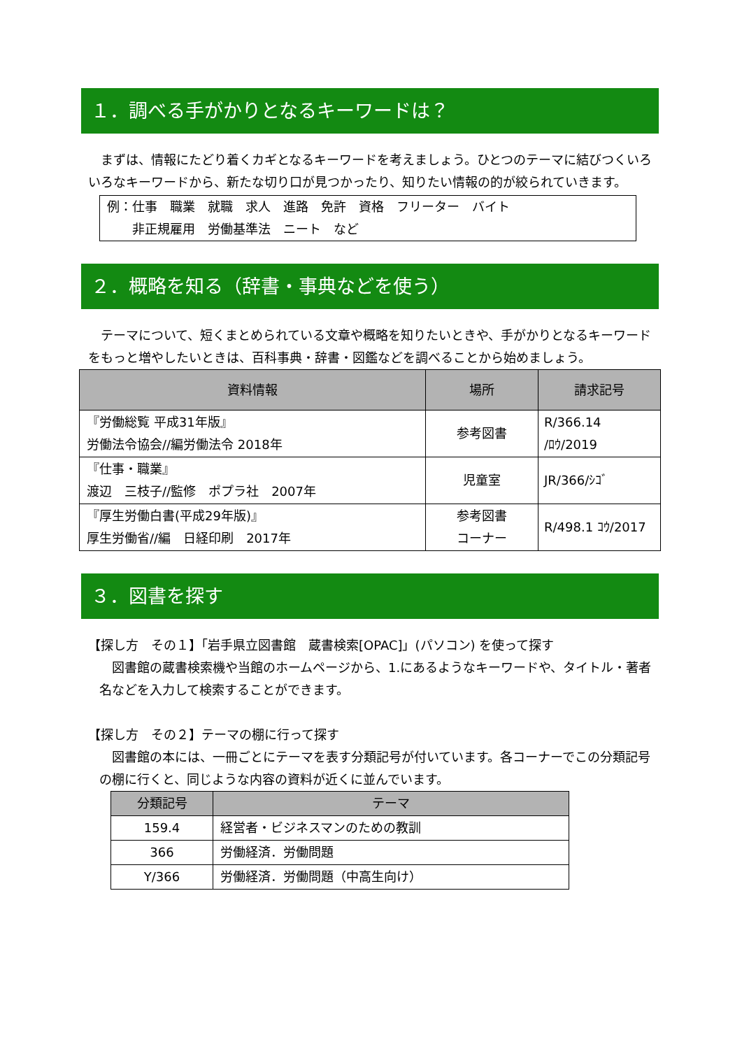１．調べる手がかりとなるキーワードは？
　まずは、情報にたどり着くカギとなるキーワードを考えましょう。ひとつのテーマに結びつくいろいろなキーワードから、新たな切り口が見つかったり、知りたい情報の的が絞られていきます。
例：仕事　職業　就職　求人　進路　免許　資格　フリーター　バイト
　　非正規雇用　労働基準法　ニート　など
２．概略を知る（辞書・事典などを使う）
　テーマについて、短くまとめられている文章や概略を知りたいときや、手がかりとなるキーワードをもっと増やしたいときは、百科事典・辞書・図鑑などを調べることから始めましょう。
| 資料情報 | 場所 | 請求記号 |
| --- | --- | --- |
| 『労働総覧 平成31年版』 労働法令協会//編労働法令 2018年 | 参考図書 | R/366.14 /ﾛｳ/2019 |
| 『仕事・職業』 渡辺 三枝子//監修 ポプラ社 2007年 | 児童室 | JR/366/ｼｺﾞ |
| 『厚生労働白書(平成29年版)』 厚生労働省//編 日経印刷 2017年 | 参考図書 コーナー | R/498.1 ｺｳ/2017 |
３．図書を探す
【探し方　その１】「岩手県立図書館　蔵書検索[OPAC]」(パソコン) を使って探す
　図書館の蔵書検索機や当館のホームページから、1.にあるようなキーワードや、タイトル・著者名などを入力して検索することができます。
【探し方　その２】テーマの棚に行って探す
　図書館の本には、一冊ごとにテーマを表す分類記号が付いています。各コーナーでこの分類記号の棚に行くと、同じような内容の資料が近くに並んでいます。
| 分類記号 | テーマ |
| --- | --- |
| 159.4 | 経営者・ビジネスマンのための教訓 |
| 366 | 労働経済．労働問題 |
| Y/366 | 労働経済．労働問題（中高生向け） |